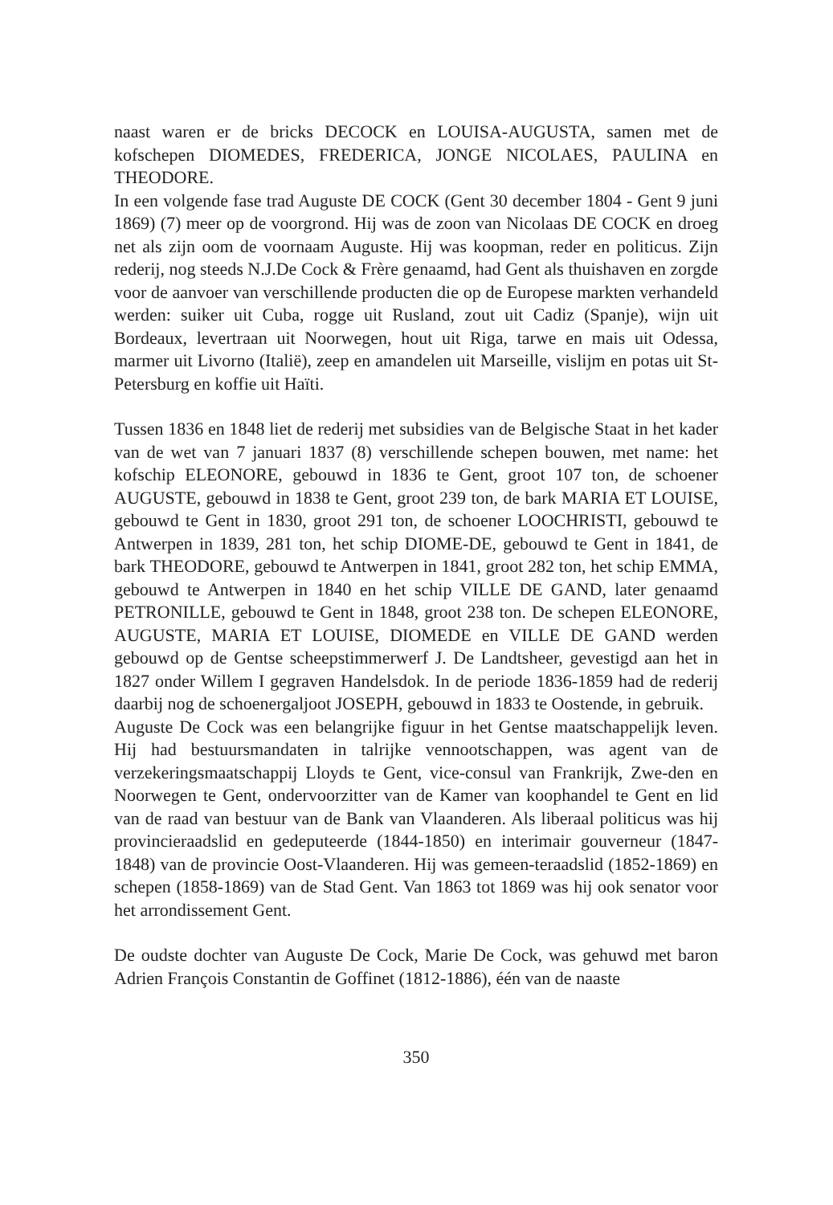naast waren er de bricks DECOCK en LOUISA-AUGUSTA, samen met de kofschepen DIOMEDES, FREDERICA, JONGE NICOLAES, PAULINA en THEODORE.
In een volgende fase trad Auguste DE COCK (Gent 30 december 1804 - Gent 9 juni 1869) (7) meer op de voorgrond. Hij was de zoon van Nicolaas DE COCK en droeg net als zijn oom de voornaam Auguste. Hij was koopman, reder en politicus. Zijn rederij, nog steeds N.J.De Cock & Frère genaamd, had Gent als thuishaven en zorgde voor de aanvoer van verschillende producten die op de Europese markten verhandeld werden: suiker uit Cuba, rogge uit Rusland, zout uit Cadiz (Spanje), wijn uit Bordeaux, levertraan uit Noorwegen, hout uit Riga, tarwe en mais uit Odessa, marmer uit Livorno (Italië), zeep en amandelen uit Marseille, vislijm en potas uit St-Petersburg en koffie uit Haïti.
Tussen 1836 en 1848 liet de rederij met subsidies van de Belgische Staat in het kader van de wet van 7 januari 1837 (8) verschillende schepen bouwen, met name: het kofschip ELEONORE, gebouwd in 1836 te Gent, groot 107 ton, de schoener AUGUSTE, gebouwd in 1838 te Gent, groot 239 ton, de bark MARIA ET LOUISE, gebouwd te Gent in 1830, groot 291 ton, de schoener LOOCHRISTI, gebouwd te Antwerpen in 1839, 281 ton, het schip DIOME-DE, gebouwd te Gent in 1841, de bark THEODORE, gebouwd te Antwerpen in 1841, groot 282 ton, het schip EMMA, gebouwd te Antwerpen in 1840 en het schip VILLE DE GAND, later genaamd PETRONILLE, gebouwd te Gent in 1848, groot 238 ton. De schepen ELEONORE, AUGUSTE, MARIA ET LOUISE, DIOMEDE en VILLE DE GAND werden gebouwd op de Gentse scheepstimmerwerf J. De Landtsheer, gevestigd aan het in 1827 onder Willem I gegraven Handelsdok. In de periode 1836-1859 had de rederij daarbij nog de schoenergaljoot JOSEPH, gebouwd in 1833 te Oostende, in gebruik.
Auguste De Cock was een belangrijke figuur in het Gentse maatschappelijk leven. Hij had bestuursmandaten in talrijke vennootschappen, was agent van de verzekeringsmaatschappij Lloyds te Gent, vice-consul van Frankrijk, Zwe-den en Noorwegen te Gent, ondervoorzitter van de Kamer van koophandel te Gent en lid van de raad van bestuur van de Bank van Vlaanderen. Als liberaal politicus was hij provincieraadslid en gedeputeerde (1844-1850) en interimair gouverneur (1847-1848) van de provincie Oost-Vlaanderen. Hij was gemeen-teraadslid (1852-1869) en schepen (1858-1869) van de Stad Gent. Van 1863 tot 1869 was hij ook senator voor het arrondissement Gent.
De oudste dochter van Auguste De Cock, Marie De Cock, was gehuwd met baron Adrien François Constantin de Goffinet (1812-1886), één van de naaste
350